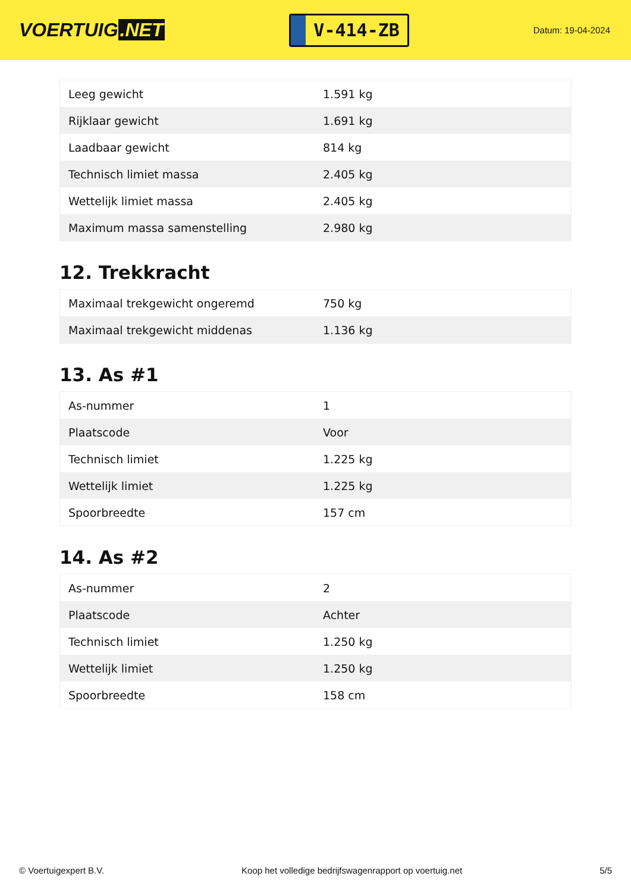VOERTUIG.NET
V-414-ZB
Datum: 19-04-2024
| Leeg gewicht | 1.591 kg |
| Rijklaar gewicht | 1.691 kg |
| Laadbaar gewicht | 814 kg |
| Technisch limiet massa | 2.405 kg |
| Wettelijk limiet massa | 2.405 kg |
| Maximum massa samenstelling | 2.980 kg |
12. Trekkracht
| Maximaal trekgewicht ongeremd | 750 kg |
| Maximaal trekgewicht middenas | 1.136 kg |
13. As #1
| As-nummer | 1 |
| Plaatscode | Voor |
| Technisch limiet | 1.225 kg |
| Wettelijk limiet | 1.225 kg |
| Spoorbreedte | 157 cm |
14. As #2
| As-nummer | 2 |
| Plaatscode | Achter |
| Technisch limiet | 1.250 kg |
| Wettelijk limiet | 1.250 kg |
| Spoorbreedte | 158 cm |
© Voertuigexpert B.V. Koop het volledige bedrijfswagenrapport op voertuig.net 5/5